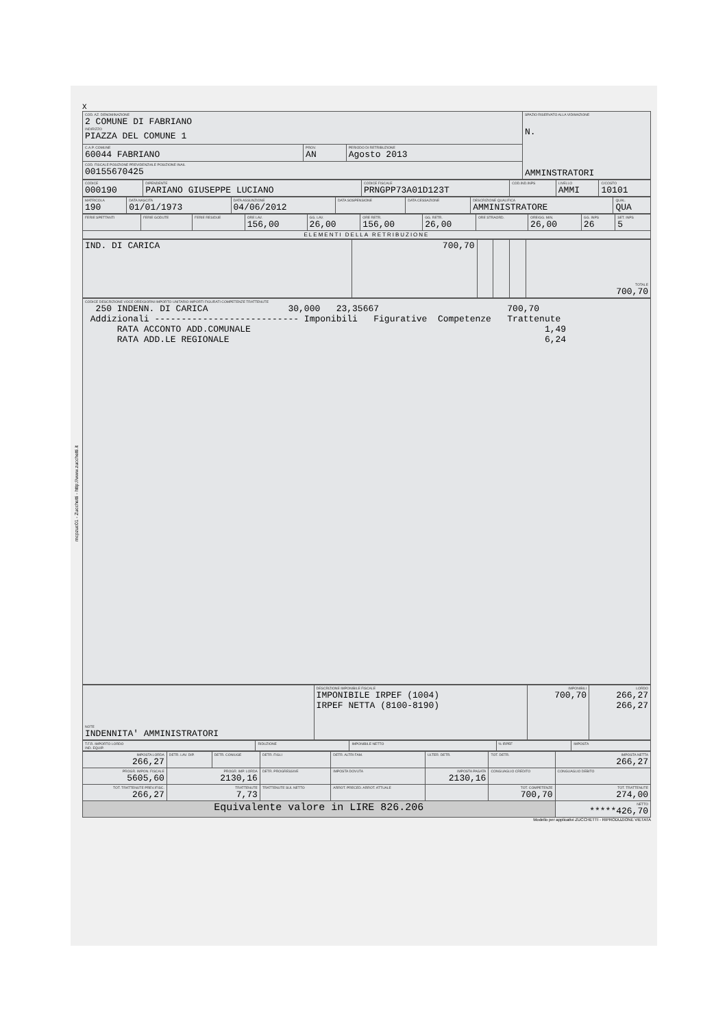mcpzuc01 - Zucchetti - http://www.zucchetti.it
X
| COD. AZ. DENOMINAZIONE 2 COMUNE DI FABRIANO INDIRIZZO PIAZZA DEL COMUNE 1 | | | SPAZIO RISERVATO ALLA VIDIMAZIONE N. AMMINSTRATORI |
| C.A.P. COMUNE 60044 FABRIANO | PROV. AN | PERIODO DI RETRIBUZIONE Agosto 2013 | |
| COD. FISCALE POSIZIONE PREVIDENZIALE POSIZIONE INAIL 00155670425 | | | |
| CODICE 000190 | DIPENDENTE PARIANO GIUSEPPE LUCIANO | CODICE FISCALE PRNGPP73A01D123T | COD.IND.INPS | LIVELLO AMMI | C/COSTO 10101 |
| MATRICOLA 190 | DATA NASCITA 01/01/1973 | DATA ASSUNZIONE 04/06/2012 | DATA SOSPENSIONE | DATA CESSAZIONE | DESCRIZIONE QUALIFICA AMMINISTRATORE | QUAL. QUA |
| FERIE SPETTANTI | FERIE GODUTE | FERIE RESIDUE | ORE LAV. 156,00 | GG. LAV. 26,00 | ORE RETR. 156,00 | GG. RETR. 26,00 | ORE STRAORD. | ORE/GG. MIN. 26,00 | GG. INPS 26 | SET. INPS 5 |
| ELEMENTI DELLA RETRIBUZIONE | | | | | | | | | | |
| IND. DI CARICA | 700,70 | | | | TOTALE 700,70 |
| CODICE DESCRIZIONE VOCE ORE/GIORNI IMPORTO UNITARIO IMPORTI FIGURATI COMPETENZE TRATTENUTE 250 INDENN. DI CARICA 30,000 23,35667 700,70 Addizionali --------------------------- Imponibili Figurative Competenze Trattenute RATA ACCONTO ADD.COMUNALE 1,49 RATA ADD.LE REGIONALE 6,24 |
| NOTE INDENNITA' AMMINISTRATORI | DESCRIZIONE IMPONIBILE FISCALE IMPONIBILE IRPEF (1004) IRPEF NETTA (8100-8190) | IMPONIBILI 700,70 | LORDO 266,27 266,27 |
| T.F.R. IMPORTO LORDO IND. EQUIP. | RIDUZIONE | IMPONIBILE NETTO | % IRPEF | IMPOSTA |
| IMPOSTA LORDA 266,27 | DETR. LAV. DIP. | DETR. CONIUGE | DETR. FIGLI | DETR. ALTRI FAM. | ULTER. DETR. | TOT. DETR. | IMPOSTA NETTA 266,27 |
| PROGR. IMPON. FISCALE 5605,60 | PROGR. IMP. LORDA 2130,16 | | DETR. PROGRESSIVE | IMPOSTA DOVUTA | IMPOSTA PAGATA 2130,16 | CONGUAGLIO CREDITO | CONGUAGLIO DEBITO |
| TOT. TRATTENUTE PREV./FISC. 266,27 | TRATTENUTE 7,73 | | TRATTENUTE SUL NETTO | ARROT. PRECED. ARROT. ATTUALE | | TOT. COMPETENZE 700,70 | TOT. TRATTENUTE 274,00 |
| Equivalente valore in LIRE 826.206 | | | | | | | NETTO *****426,70 |
Modello per applicativi ZUCCHETTI - RIPRODUZIONE VIETATA